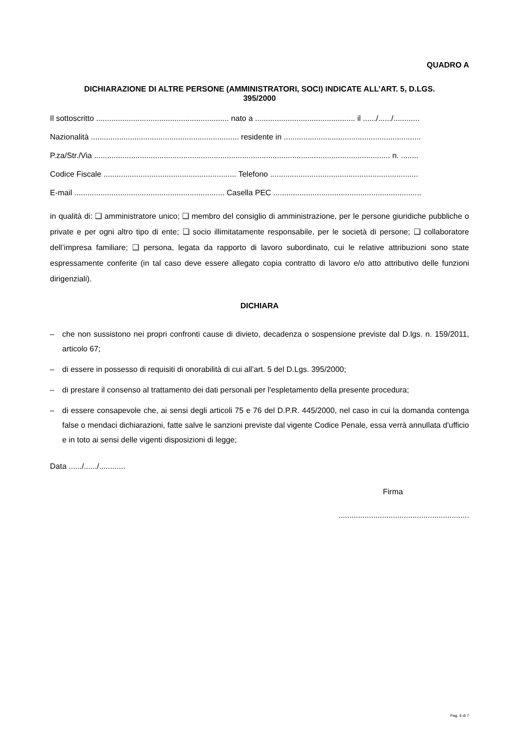QUADRO A
DICHIARAZIONE DI ALTRE PERSONE (AMMINISTRATORI, SOCI) INDICATE ALL’ART. 5, D.LGS.
395/2000
Il sottoscritto ............................................................. nato a .............................................. il ....../....../............
Nazionalità .................................................................... residente in ...............................................................
P.za/Str./Via ........................................................................................................................................ n. ........
Codice Fiscale ............................................................. Telefono ....................................................................
E-mail ..................................................................... Casella PEC ....................................................................
in qualità di: ❑ amministratore unico; ❑ membro del consiglio di amministrazione, per le persone giuridiche pubbliche o private e per ogni altro tipo di ente; ❑ socio illimitatamente responsabile, per le società di persone; ❑ collaboratore dell’impresa familiare; ❑ persona, legata da rapporto di lavoro subordinato, cui le relative attribuzioni sono state espressamente conferite (in tal caso deve essere allegato copia contratto di lavoro e/o atto attributivo delle funzioni dirigenziali).
DICHIARA
– che non sussistono nei propri confronti cause di divieto, decadenza o sospensione previste dal D.lgs. n. 159/2011, articolo 67;
– di essere in possesso di requisiti di onorabilità di cui all’art. 5 del D.Lgs. 395/2000;
– di prestare il consenso al trattamento dei dati personali per l'espletamento della presente procedura;
– di essere consapevole che, ai sensi degli articoli 75 e 76 del D.P.R. 445/2000, nel caso in cui la domanda contenga false o mendaci dichiarazioni, fatte salve le sanzioni previste dal vigente Codice Penale, essa verrà annullata d'ufficio e in toto ai sensi delle vigenti disposizioni di legge;
Data ....../....../............
Firma
............................................................
Pag. 6 di 7